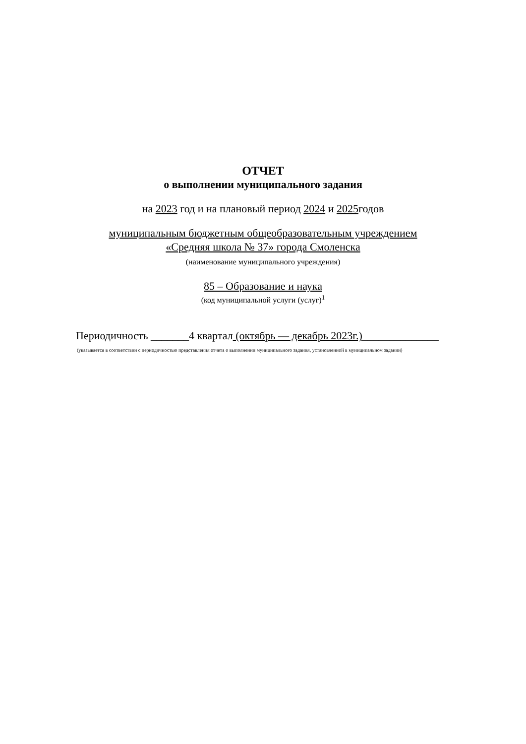ОТЧЕТ
о выполнении муниципального задания
на 2023 год и на плановый период 2024 и 2025годов
муниципальным бюджетным общеобразовательным учреждением
«Средняя школа № 37» города Смоленска
(наименование муниципального учреждения)
85 – Образование и наука
(код муниципальной услуги (услуг)<sup>1</sup>
Периодичность _______4 квартал (октябрь — декабрь 2023г.)______________
(указывается в соответствии с периодичностью представления отчета о выполнении муниципального задания, установленной в муниципальном задании)